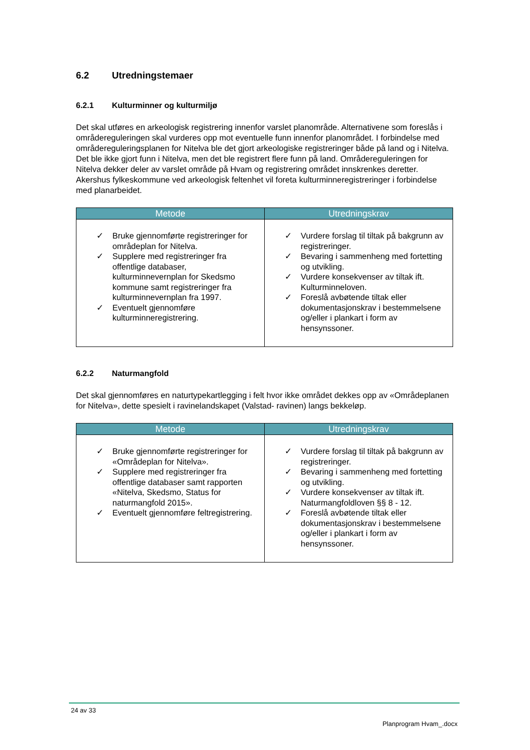6.2 Utredningstemaer
6.2.1 Kulturminner og kulturmiljø
Det skal utføres en arkeologisk registrering innenfor varslet planområde. Alternativene som foreslås i områdereguleringen skal vurderes opp mot eventuelle funn innenfor planområdet. I forbindelse med områdereguleringsplanen for Nitelva ble det gjort arkeologiske registreringer både på land og i Nitelva. Det ble ikke gjort funn i Nitelva, men det ble registrert flere funn på land. Områdereguleringen for Nitelva dekker deler av varslet område på Hvam og registrering området innskrenkes deretter. Akershus fylkeskommune ved arkeologisk feltenhet vil foreta kulturminneregistreringer i forbindelse med planarbeidet.
| Metode | Utredningskrav |
| --- | --- |
| ✓ Bruke gjennomførte registreringer for områdeplan for Nitelva. ✓ Supplere med registreringer fra offentlige databaser, kulturminnevernplan for Skedsmo kommune samt registreringer fra kulturminnevernplan fra 1997. ✓ Eventuelt gjennomføre kulturminneregistrering. | ✓ Vurdere forslag til tiltak på bakgrunn av registreringer. ✓ Bevaring i sammenheng med fortetting og utvikling. ✓ Vurdere konsekvenser av tiltak ift. Kulturminneloven. ✓ Foreslå avbøtende tiltak eller dokumentasjonskrav i bestemmelsene og/eller i plankart i form av hensynssoner. |
6.2.2 Naturmangfold
Det skal gjennomføres en naturtypekartlegging i felt hvor ikke området dekkes opp av «Områdeplanen for Nitelva», dette spesielt i ravinelandskapet (Valstad- ravinen) langs bekkeløp.
| Metode | Utredningskrav |
| --- | --- |
| ✓ Bruke gjennomførte registreringer for «Områdeplan for Nitelva». ✓ Supplere med registreringer fra offentlige databaser samt rapporten «Nitelva, Skedsmo, Status for naturmangfold 2015». ✓ Eventuelt gjennomføre feltregistrering. | ✓ Vurdere forslag til tiltak på bakgrunn av registreringer. ✓ Bevaring i sammenheng med fortetting og utvikling. ✓ Vurdere konsekvenser av tiltak ift. Naturmangfoldloven §§ 8 - 12. ✓ Foreslå avbøtende tiltak eller dokumentasjonskrav i bestemmelsene og/eller i plankart i form av hensynssoner. |
24 av 33
Planprogram Hvam_.docx